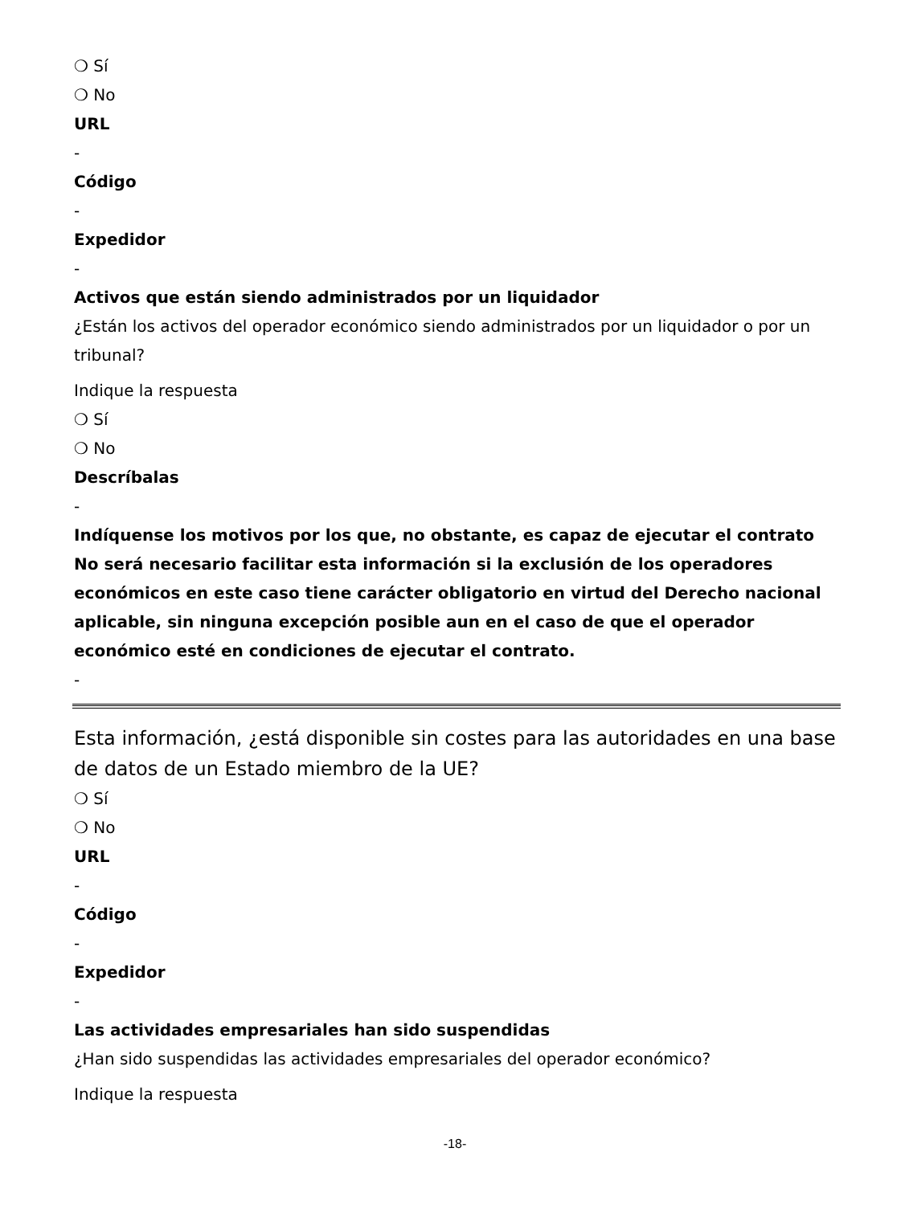❍ Sí
❍ No
URL
-
Código
-
Expedidor
-
Activos que están siendo administrados por un liquidador
¿Están los activos del operador económico siendo administrados por un liquidador o por un tribunal?
Indique la respuesta
❍ Sí
❍ No
Descríbalas
-
Indíquense los motivos por los que, no obstante, es capaz de ejecutar el contrato No será necesario facilitar esta información si la exclusión de los operadores económicos en este caso tiene carácter obligatorio en virtud del Derecho nacional aplicable, sin ninguna excepción posible aun en el caso de que el operador económico esté en condiciones de ejecutar el contrato.
-
Esta información, ¿está disponible sin costes para las autoridades en una base de datos de un Estado miembro de la UE?
❍ Sí
❍ No
URL
-
Código
-
Expedidor
-
Las actividades empresariales han sido suspendidas
¿Han sido suspendidas las actividades empresariales del operador económico?
Indique la respuesta
-18-